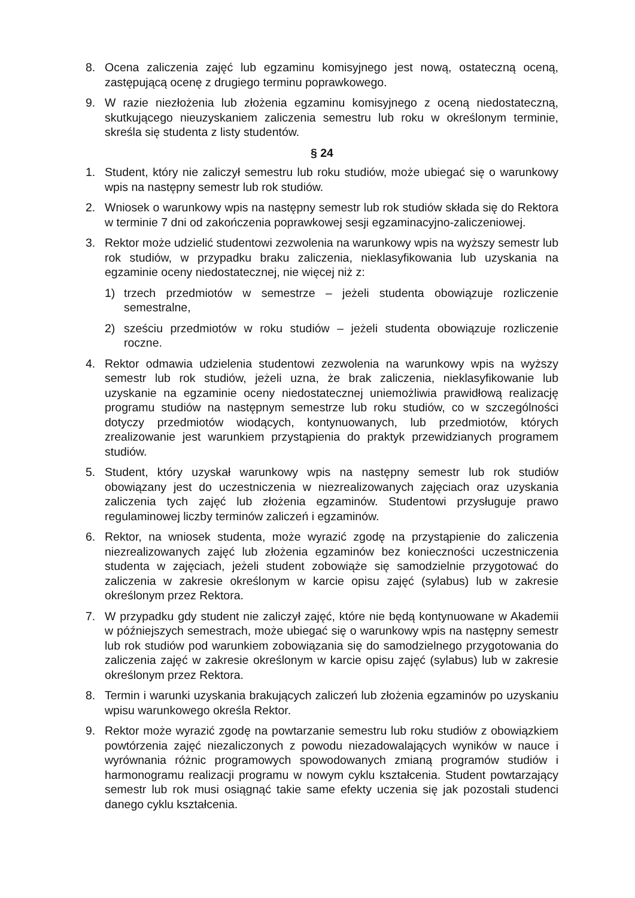8. Ocena zaliczenia zajęć lub egzaminu komisyjnego jest nową, ostateczną oceną, zastępującą ocenę z drugiego terminu poprawkowego.
9. W razie niezłożenia lub złożenia egzaminu komisyjnego z oceną niedostateczną, skutkującego nieuzyskaniem zaliczenia semestru lub roku w określonym terminie, skreśla się studenta z listy studentów.
§ 24
1. Student, który nie zaliczył semestru lub roku studiów, może ubiegać się o warunkowy wpis na następny semestr lub rok studiów.
2. Wniosek o warunkowy wpis na następny semestr lub rok studiów składa się do Rektora w terminie 7 dni od zakończenia poprawkowej sesji egzaminacyjno-zaliczeniowej.
3. Rektor może udzielić studentowi zezwolenia na warunkowy wpis na wyższy semestr lub rok studiów, w przypadku braku zaliczenia, nieklasyfikowania lub uzyskania na egzaminie oceny niedostatecznej, nie więcej niż z:
1) trzech przedmiotów w semestrze – jeżeli studenta obowiązuje rozliczenie semestralne,
2) sześciu przedmiotów w roku studiów – jeżeli studenta obowiązuje rozliczenie roczne.
4. Rektor odmawia udzielenia studentowi zezwolenia na warunkowy wpis na wyższy semestr lub rok studiów, jeżeli uzna, że brak zaliczenia, nieklasyfikowanie lub uzyskanie na egzaminie oceny niedostatecznej uniemożliwia prawidłową realizację programu studiów na następnym semestrze lub roku studiów, co w szczególności dotyczy przedmiotów wiodących, kontynuowanych, lub przedmiotów, których zrealizowanie jest warunkiem przystąpienia do praktyk przewidzianych programem studiów.
5. Student, który uzyskał warunkowy wpis na następny semestr lub rok studiów obowiązany jest do uczestniczenia w niezrealizowanych zajęciach oraz uzyskania zaliczenia tych zajęć lub złożenia egzaminów. Studentowi przysługuje prawo regulaminowej liczby terminów zaliczeń i egzaminów.
6. Rektor, na wniosek studenta, może wyrazić zgodę na przystąpienie do zaliczenia niezrealizowanych zajęć lub złożenia egzaminów bez konieczności uczestniczenia studenta w zajęciach, jeżeli student zobowiąże się samodzielnie przygotować do zaliczenia w zakresie określonym w karcie opisu zajęć (sylabus) lub w zakresie określonym przez Rektora.
7. W przypadku gdy student nie zaliczył zajęć, które nie będą kontynuowane w Akademii w późniejszych semestrach, może ubiegać się o warunkowy wpis na następny semestr lub rok studiów pod warunkiem zobowiązania się do samodzielnego przygotowania do zaliczenia zajęć w zakresie określonym w karcie opisu zajęć (sylabus) lub w zakresie określonym przez Rektora.
8. Termin i warunki uzyskania brakujących zaliczeń lub złożenia egzaminów po uzyskaniu wpisu warunkowego określa Rektor.
9. Rektor może wyrazić zgodę na powtarzanie semestru lub roku studiów z obowiązkiem powtórzenia zajęć niezaliczonych z powodu niezadowalających wyników w nauce i wyrównania różnic programowych spowodowanych zmianą programów studiów i harmonogramu realizacji programu w nowym cyklu kształcenia. Student powtarzający semestr lub rok musi osiągnąć takie same efekty uczenia się jak pozostali studenci danego cyklu kształcenia.